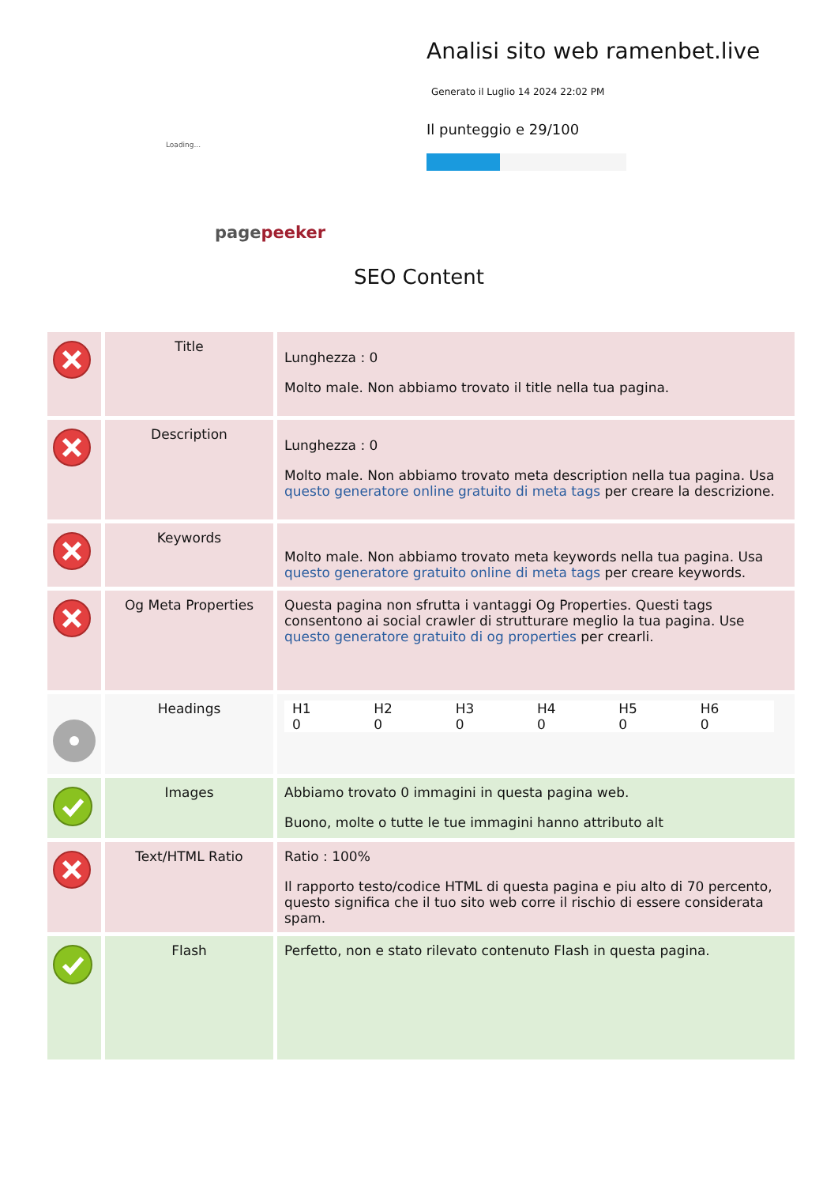Loading...
pagepeeker
Analisi sito web ramenbet.live
Generato il Luglio 14 2024 22:02 PM
Il punteggio e 29/100
SEO Content
| | Title | Lunghezza : 0 Molto male. Non abbiamo trovato il title nella tua pagina. |
| | Description | Lunghezza : 0 Molto male. Non abbiamo trovato meta description nella tua pagina. Usa questo generatore online gratuito di meta tags per creare la descrizione. |
| | Keywords | Molto male. Non abbiamo trovato meta keywords nella tua pagina. Usa questo generatore gratuito online di meta tags per creare keywords. |
| | Og Meta Properties | Questa pagina non sfrutta i vantaggi Og Properties. Questi tags consentono ai social crawler di strutturare meglio la tua pagina. Use questo generatore gratuito di og properties per crearli. |
| | Headings | / H1 0 / H2 0 / H3 0 / H4 0 / H5 0 / H6 0 / |
| | Images | Abbiamo trovato 0 immagini in questa pagina web. Buono, molte o tutte le tue immagini hanno attributo alt |
| | Text/HTML Ratio | Ratio : 100% Il rapporto testo/codice HTML di questa pagina e piu alto di 70 percento, questo significa che il tuo sito web corre il rischio di essere considerata spam. |
| | Flash | Perfetto, non e stato rilevato contenuto Flash in questa pagina. |